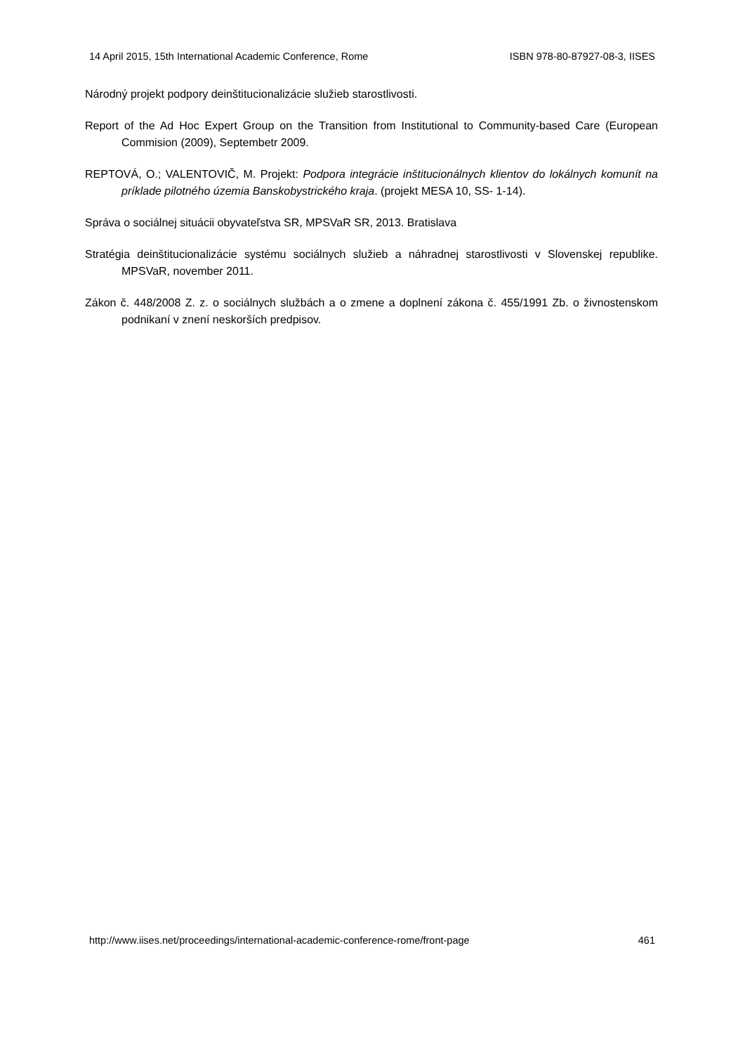14 April 2015, 15th International Academic Conference, Rome ISBN 978-80-87927-08-3, IISES
Národný projekt podpory deinštitucionalizácie služieb starostlivosti.
Report of the Ad Hoc Expert Group on the Transition from Institutional to Community-based Care (European Commision (2009), Septembetr 2009.
REPTOVÁ, O.; VALENTOVIČ, M. Projekt: Podpora integrácie inštitucionálnych klientov do lokálnych komunít na príklade pilotného územia Banskobystrického kraja. (projekt MESA 10, SS- 1-14).
Správa o sociálnej situácii obyvateľstva SR, MPSVaR SR, 2013. Bratislava
Stratégia deinštitucionalizácie systému sociálnych služieb a náhradnej starostlivosti v Slovenskej republike. MPSVaR, november 2011.
Zákon č. 448/2008 Z. z. o sociálnych službách a o zmene a doplnení zákona č. 455/1991 Zb. o živnostenskom podnikaní v znení neskorších predpisov.
http://www.iises.net/proceedings/international-academic-conference-rome/front-page 461